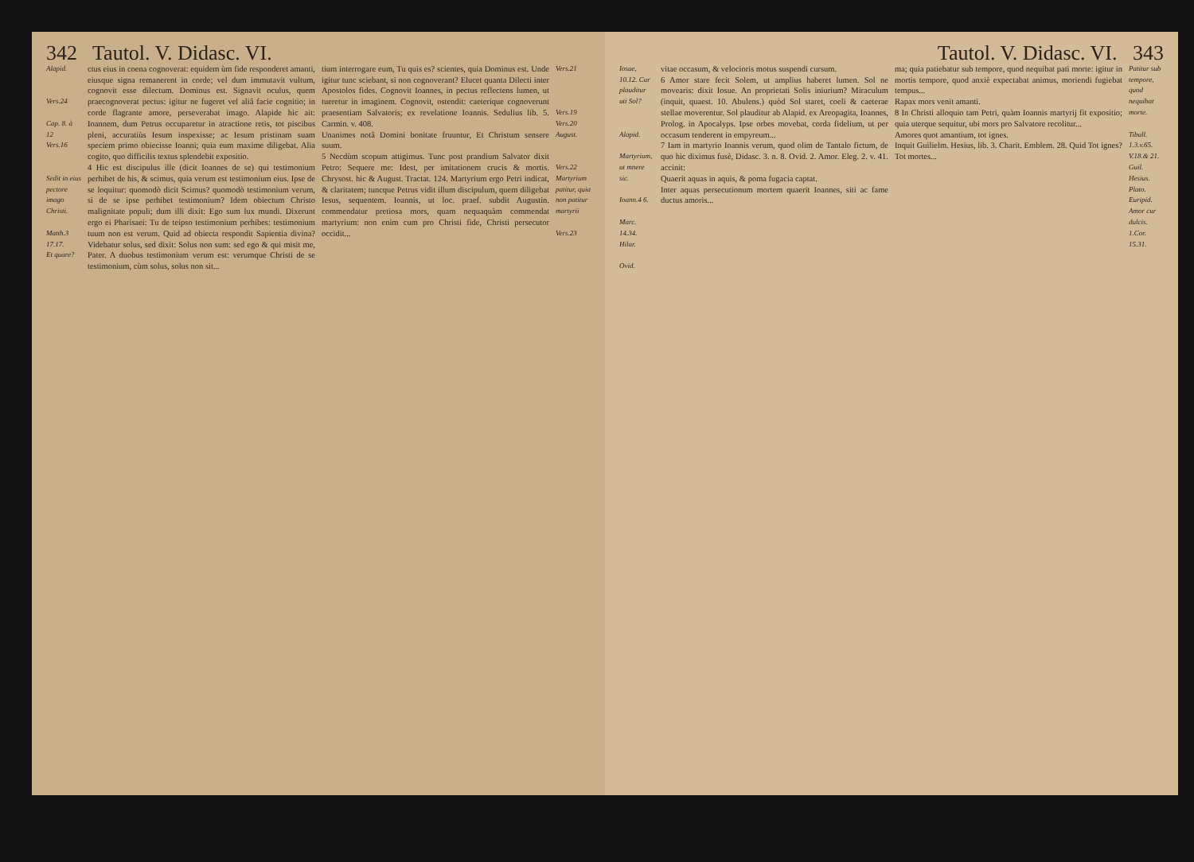342 Tautol. V. Didasc. VI.
Alapid.
Vers.24
Cap. 8. à 12
Vers.16
Sedit in eius pectore imago Christi.
Matth.3 17.17.
Et quare?
ctus eius in coena cognoverat: equidem ùm fide responderet amanti, eiusque signa remanerent in corde; vel dum immutavit vultum, cognovit esse dilectum. Dominus est. Signavit oculus, quem praecognoverat pectus: igitur ne fugeret vel aliâ facie cognitio; in corde flagrante amore, perseverabat imago. Alapide hic ait: Ioannem, dum Petrus occuparetur in atractione retis, tot piscibus pleni, accuratiùs Iesum inspexisse; ac Iesum pristinam suam speciem primo obiecisse Ioanni; quia eum maxime diligebat. Alia cogito, quo difficilis textus splendebit expositio.
4 Hic est discipulus ille (dicit Ioannes de se) qui testimonium perhibet de his, & scimus, quia verum est testimonium eius. Ipse de se loquitur: quomodò dicit Scimus? quomodò testimonium verum, si de se ipse perhibet testimonium? Idem obiectum Christo malignitate populi; dum illi dixit: Ego sum lux mundi. Dixerunt ergo ei Pharisaei: Tu de teipso testimonium perhibes: testimonium tuum non est verum. Quid ad obiecta respondit Sapientia divina? Videbatur solus, sed dixit: Solus non sum: sed ego & qui misit me, Pater. A duobus testimonium verum est: verumque Christi de se testimonium, cùm solus, solus non sit...
tium interrogare eum, Tu quis es? scientes, quia Dominus est. Unde igitur tunc sciebant, si non cognoverant? Elucet quanta Dilecti inter Apostolos fides. Cognovit Ioannes, in pectus reflectens lumen, ut tueretur in imaginem. Cognovit, ostendit: caeterique cognoverunt praesentiam Salvatoris; ex revelatione Ioannis. Sedulius lib. 5. Carmin. v. 408.
Unanimes notâ Domini bonitate fruuntur, Et Christum sensere suum.
5 Necdùm scopum attigimus. Tunc post prandium Salvator dixit Petro: Sequere me: Idest, per imitationem crucis & mortis. Chrysost. hic & August. Tractat. 124. Martyrium ergo Petri indicat, & claritatem; tuncque Petrus vidit illum discipulum, quem diligebat Iesus, sequentem. Ioannis, ut loc. praef. subdit Augustin. commendatur pretiosa mors, quam nequaquàm commendat martyrium: non enim cum pro Christi fide, Christi persecutor occidit...
Vers.21
Vers.19
Vers.20
August.
Vers.22 Martyrium patitur, quia non patitur martyrii
Vers.23
Tautol. V. Didasc. VI. 343
Iosue, 10.12. Cur plauditur uti Sol?
Alapid.
Martyrium, ut mnere sic.
Ioann.4 6.
Marc. 14.34.
Hilar.
Ovid.
vitae occasum, & velocioris motus suspendi cursum.
6 Amor stare fecit Solem, ut amplius haberet lumen. Sol ne movearis: dixit Iosue. An proprietati Solis iniurium? Miraculum (inquit, quaest. 10. Abulens.) quòd Sol staret, coeli & caeterae stellae moverentur. Sol plauditur ab Alapid. ex Areopagita, Ioannes, Prolog. in Apocalyps. Ipse orbes movebat, corda fidelium, ut per occasum tenderent in empyreum...
7 Iam in martyrio Ioannis verum, quod olim de Tantalo fictum, de quo hic diximus fusè, Didasc. 3. n. 8. Ovid. 2. Amor. Eleg. 2. v. 41. accinit:
Quaerit aquas in aquis, & poma fugacia captat.
Inter aquas persecutionum mortem quaerit Ioannes, siti ac fame ductus amoris...
ma; quia patiebatur sub tempore, quod nequibat pati morte: igitur in mortis tempore, quod anxiè expectabat animus, moriendi fugiebat tempus...
Rapax mors venit amanti.
8 In Christi alloquio tam Petri, quàm Ioannis martyrij fit expositio; quia uterque sequitur, ubi mors pro Salvatore recolitur...
Amores quot amantium, tot ignes.
Inquit Guilielm. Hesius, lib. 3. Charit. Emblem. 28. Quid Tot ignes? Tot mortes...
Patitur sub tempore, quod nequibat morte.
Tibull. 1.3.v.65.
V.18.& 21.
Guil. Hesius.
Plato.
Euripid.
Amor cur dulcis.
1.Cor. 15.31.